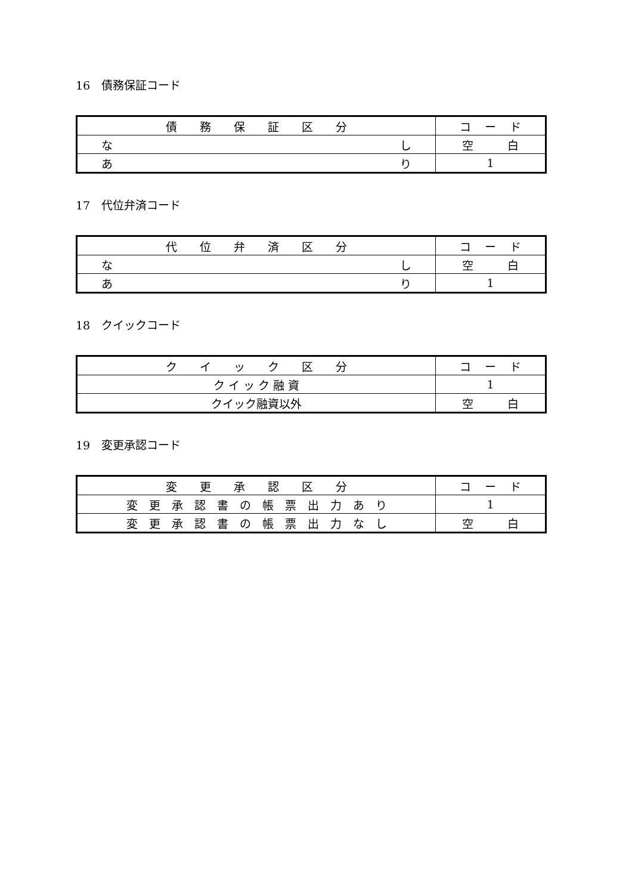16　債務保証コード
| 債 務 保 証 区 分 | コ ー ド |
| --- | --- |
| な し | 空 白 |
| あ り | 1 |
17　代位弁済コード
| 代 位 弁 済 区 分 | コ ー ド |
| --- | --- |
| な し | 空 白 |
| あ り | 1 |
18　クイックコード
| ク イ ッ ク 区 分 | コ ー ド |
| --- | --- |
| ク イ ッ ク 融 資 | 1 |
| クイック融資以外 | 空 白 |
19　変更承認コード
| 変 更 承 認 区 分 | コ ー ド |
| --- | --- |
| 変 更 承 認 書 の 帳 票 出 力 あ り | 1 |
| 変 更 承 認 書 の 帳 票 出 力 な し | 空 白 |